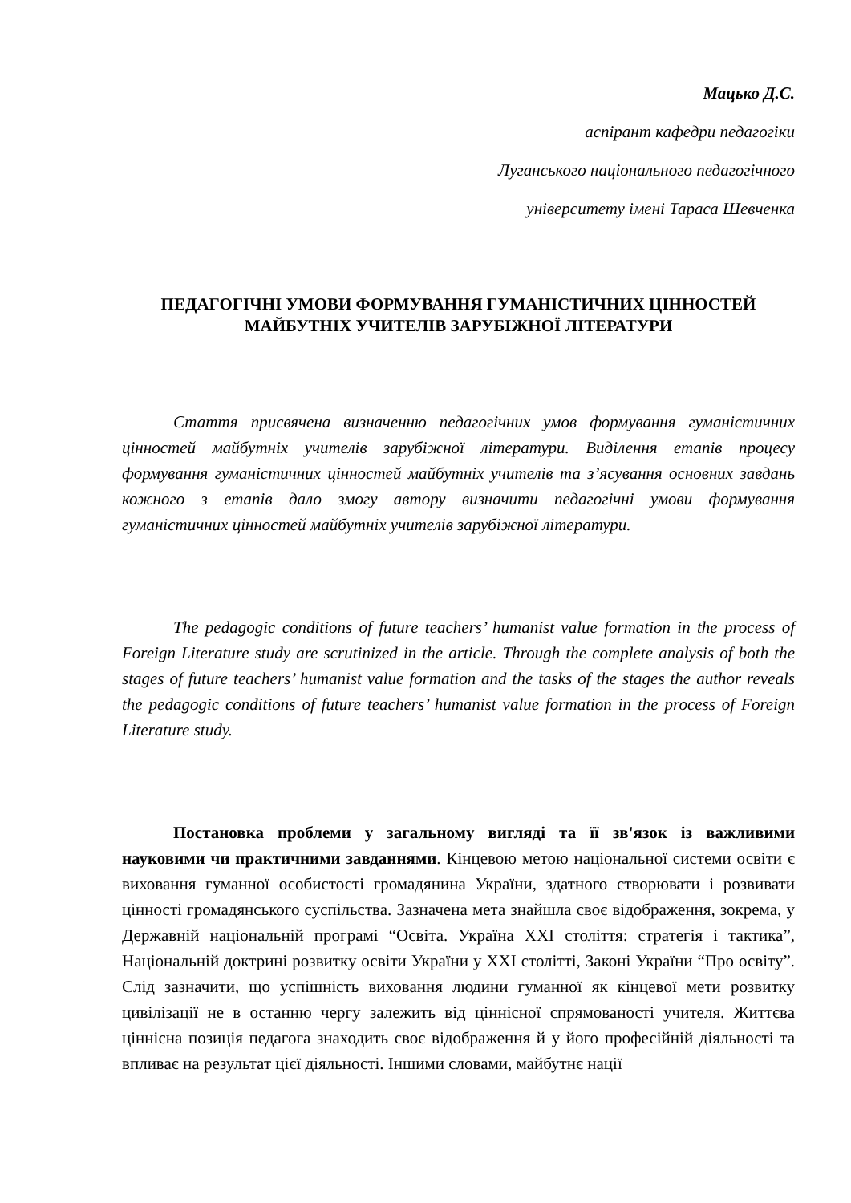Мацько Д.С.
аспірант кафедри педагогіки
Луганського національного педагогічного
університету імені Тараса Шевченка
ПЕДАГОГІЧНІ УМОВИ ФОРМУВАННЯ ГУМАНІСТИЧНИХ ЦІННОСТЕЙ МАЙБУТНІХ УЧИТЕЛІВ ЗАРУБІЖНОЇ ЛІТЕРАТУРИ
Стаття присвячена визначенню педагогічних умов формування гуманістичних цінностей майбутніх учителів зарубіжної літератури. Виділення етапів процесу формування гуманістичних цінностей майбутніх учителів та з’ясування основних завдань кожного з етапів дало змогу автору визначити педагогічні умови формування гуманістичних цінностей майбутніх учителів зарубіжної літератури.
The pedagogic conditions of future teachers’ humanist value formation in the process of Foreign Literature study are scrutinized in the article. Through the complete analysis of both the stages of future teachers’ humanist value formation and the tasks of the stages the author reveals the pedagogic conditions of future teachers’ humanist value formation in the process of Foreign Literature study.
Постановка проблеми у загальному вигляді та її зв'язок із важливими науковими чи практичними завданнями. Кінцевою метою національної системи освіти є виховання гуманної особистості громадянина України, здатного створювати і розвивати цінності громадянського суспільства. Зазначена мета знайшла своє відображення, зокрема, у Державній національній програмі “Освіта. Україна XXI століття: стратегія і тактика”, Національній доктрині розвитку освіти України у XXI столітті, Законі України “Про освіту”. Слід зазначити, що успішність виховання людини гуманної як кінцевої мети розвитку цивілізації не в останню чергу залежить від ціннісної спрямованості учителя. Життєва ціннісна позиція педагога знаходить своє відображення й у його професійній діяльності та впливає на результат цієї діяльності. Іншими словами, майбутнє нації